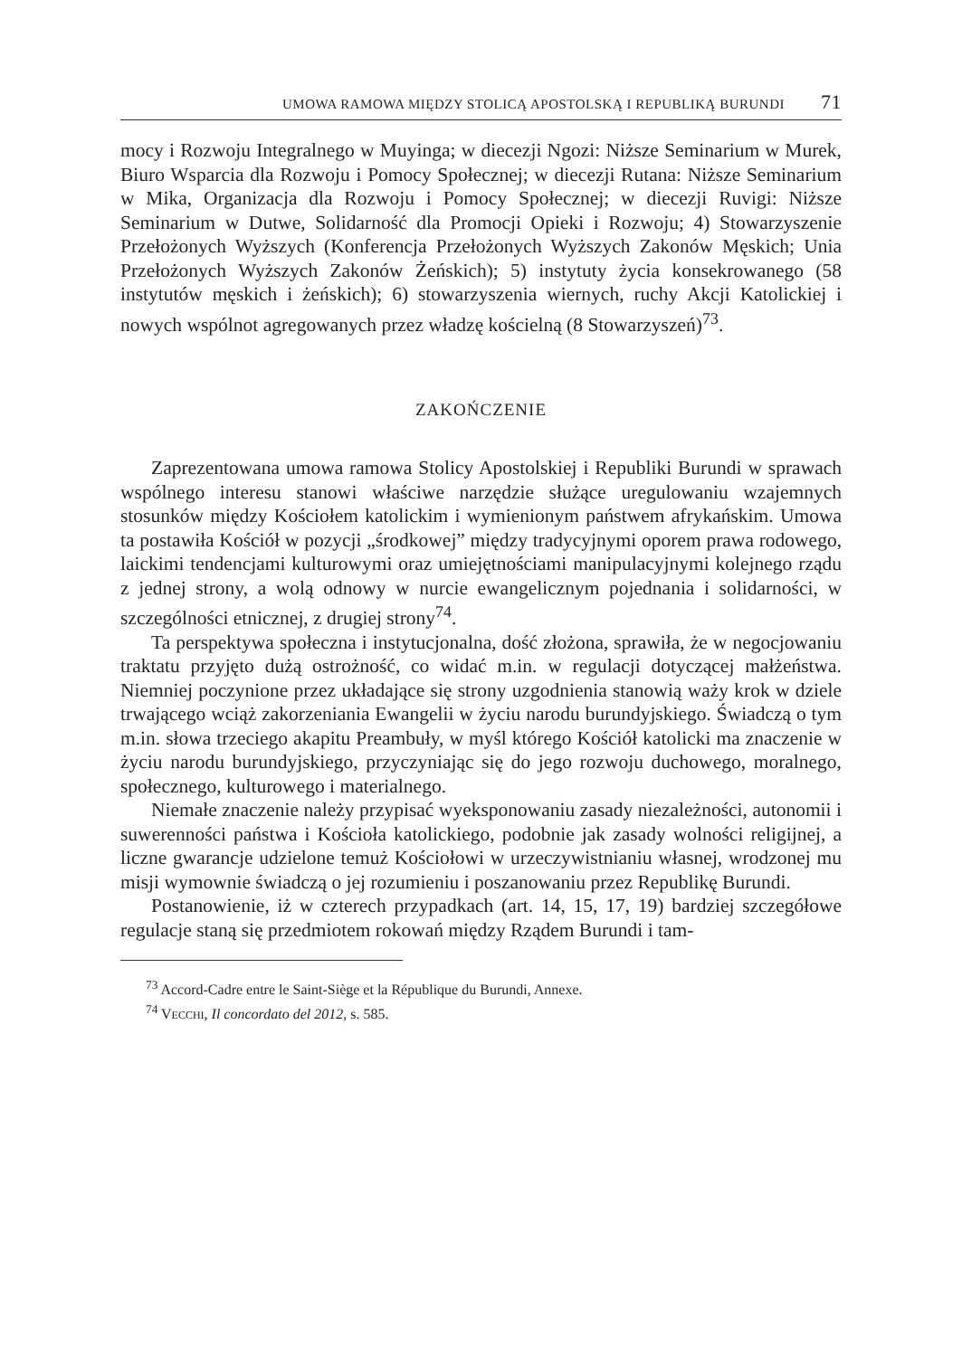UMOWA RAMOWA MIĘDZY STOLICĄ APOSTOLSKĄ I REPUBLIKĄ BURUNDI 71
mocy i Rozwoju Integralnego w Muyinga; w diecezji Ngozi: Niższe Seminarium w Murek, Biuro Wsparcia dla Rozwoju i Pomocy Społecznej; w diecezji Rutana: Niższe Seminarium w Mika, Organizacja dla Rozwoju i Pomocy Społecznej; w diecezji Ruvigi: Niższe Seminarium w Dutwe, Solidarność dla Promocji Opieki i Rozwoju; 4) Stowarzyszenie Przełożonych Wyższych (Konferencja Przełożonych Wyższych Zakonów Męskich; Unia Przełożonych Wyższych Zakonów Żeńskich); 5) instytuty życia konsekrowanego (58 instytutów męskich i żeńskich); 6) stowarzyszenia wiernych, ruchy Akcji Katolickiej i nowych wspólnot agregowanych przez władzę kościelną (8 Stowarzyszeń)<sup>73</sup>.
ZAKOŃCZENIE
Zaprezentowana umowa ramowa Stolicy Apostolskiej i Republiki Burundi w sprawach wspólnego interesu stanowi właściwe narzędzie służące uregulowaniu wzajemnych stosunków między Kościołem katolickim i wymienionym państwem afrykańskim. Umowa ta postawiła Kościół w pozycji „środkowej” między tradycyjnymi oporem prawa rodowego, laickimi tendencjami kulturowymi oraz umiejętnościami manipulacyjnymi kolejnego rządu z jednej strony, a wolą odnowy w nurcie ewangelicznym pojednania i solidarności, w szczególności etnicznej, z drugiej strony<sup>74</sup>.
Ta perspektywa społeczna i instytucjonalna, dość złożona, sprawiła, że w negocjowaniu traktatu przyjęto dużą ostrożność, co widać m.in. w regulacji dotyczącej małżeństwa. Niemniej poczynione przez układające się strony uzgodnienia stanowią waży krok w dziele trwającego wciąż zakorzeniania Ewangelii w życiu narodu burundyjskiego. Świadczą o tym m.in. słowa trzeciego akapitu Preambuły, w myśl którego Kościół katolicki ma znaczenie w życiu narodu burundyjskiego, przyczyniając się do jego rozwoju duchowego, moralnego, społecznego, kulturowego i materialnego.
Niemałe znaczenie należy przypisać wyeksponowaniu zasady niezależności, autonomii i suwerenności państwa i Kościoła katolickiego, podobnie jak zasady wolności religijnej, a liczne gwarancje udzielone temuż Kościołowi w urzeczywistnianiu własnej, wrodzonej mu misji wymownie świadczą o jej rozumieniu i poszanowaniu przez Republikę Burundi.
Postanowienie, iż w czterech przypadkach (art. 14, 15, 17, 19) bardziej szczegółowe regulacje staną się przedmiotem rokowań między Rządem Burundi i tam-
<sup>73</sup> Accord-Cadre entre le Saint-Siège et la République du Burundi, Annexe.
<sup>74</sup> VECCHI, Il concordato del 2012, s. 585.